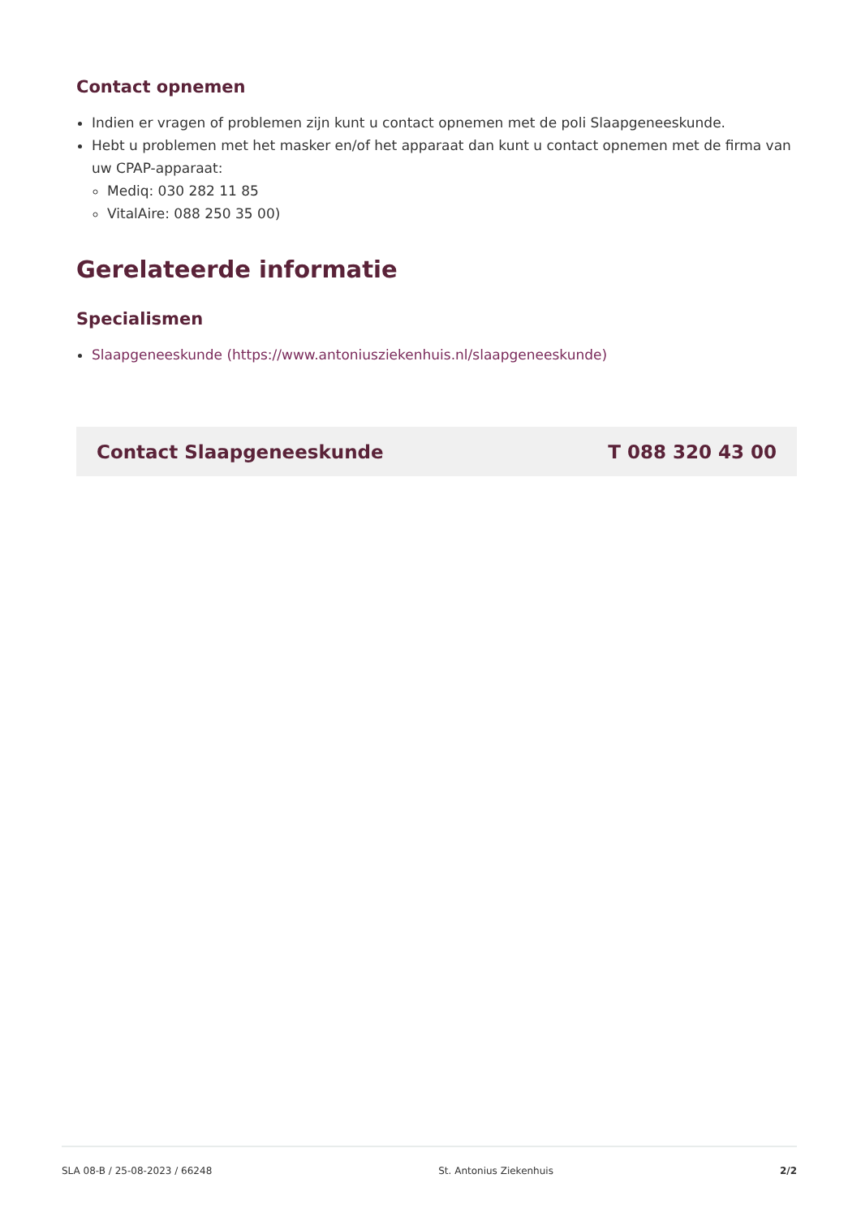Contact opnemen
Indien er vragen of problemen zijn kunt u contact opnemen met de poli Slaapgeneeskunde.
Hebt u problemen met het masker en/of het apparaat dan kunt u contact opnemen met de firma van uw CPAP-apparaat:
Mediq: 030 282 11 85
VitalAire: 088 250 35 00)
Gerelateerde informatie
Specialismen
Slaapgeneeskunde (https://www.antoniusziekenhuis.nl/slaapgeneeskunde)
Contact Slaapgeneeskunde T 088 320 43 00
SLA 08-B / 25-08-2023 / 66248 St. Antonius Ziekenhuis 2/2